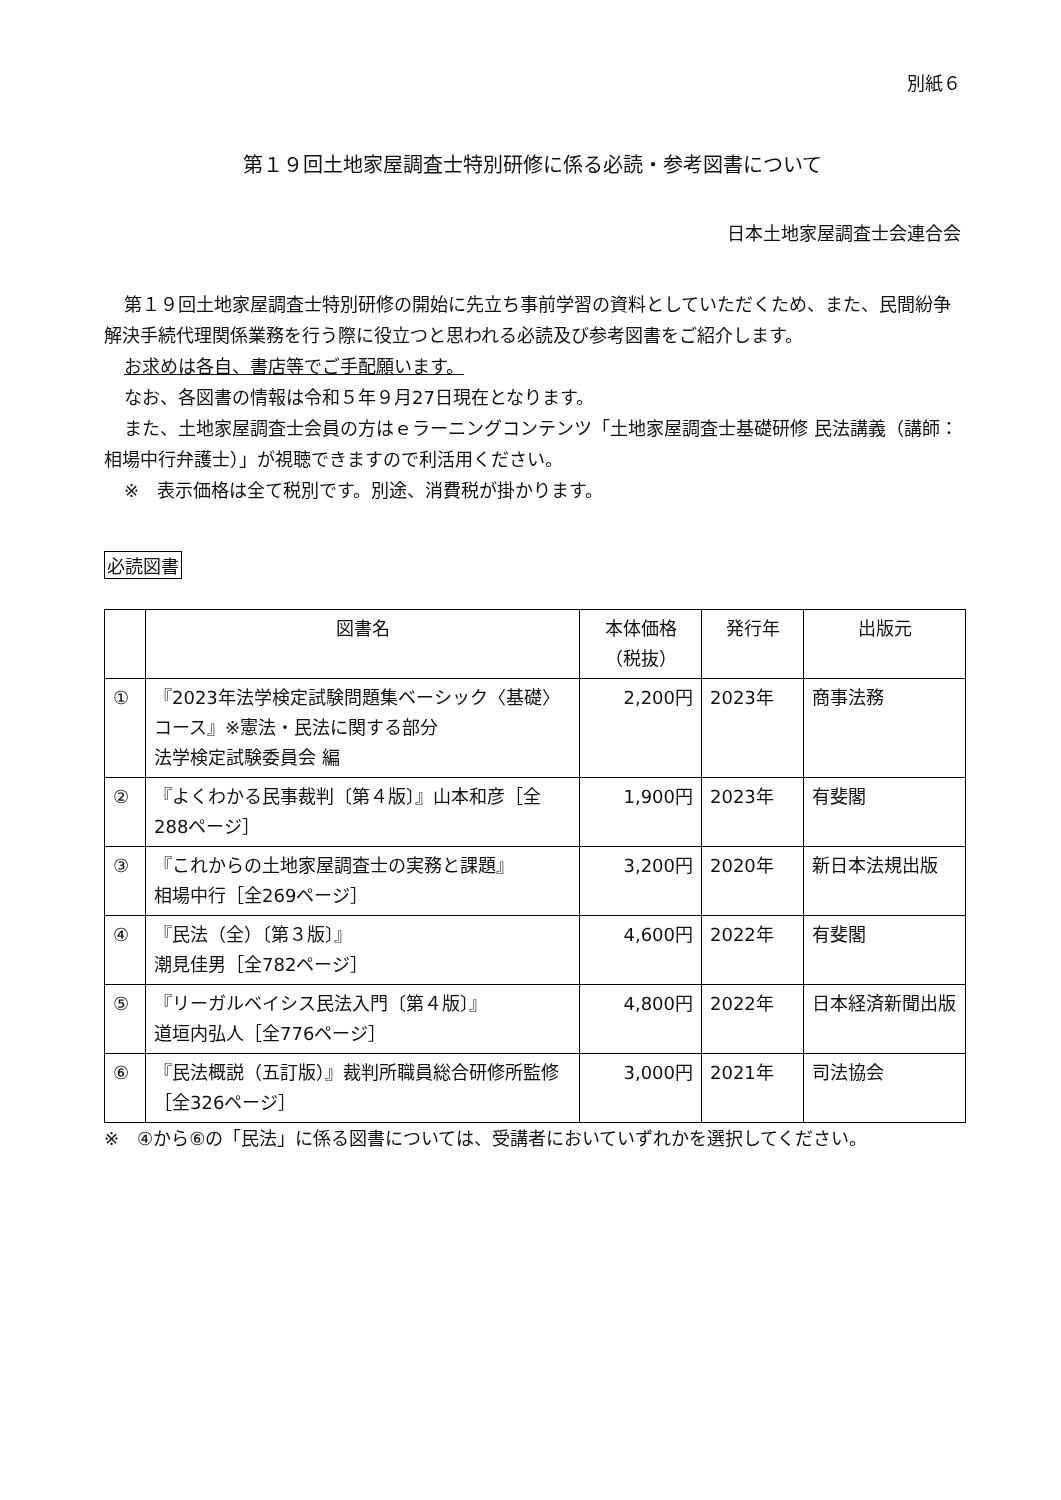別紙６
第１９回土地家屋調査士特別研修に係る必読・参考図書について
日本土地家屋調査士会連合会
第１９回土地家屋調査士特別研修の開始に先立ち事前学習の資料としていただくため、また、民間紛争解決手続代理関係業務を行う際に役立つと思われる必読及び参考図書をご紹介します。
お求めは各自、書店等でご手配願います。
なお、各図書の情報は令和５年９月27日現在となります。
また、土地家屋調査士会員の方はｅラーニングコンテンツ「土地家屋調査士基礎研修 民法講義（講師：相場中行弁護士）」が視聴できますので利活用ください。
※　表示価格は全て税別です。別途、消費税が掛かります。
必読図書
| | 図書名 | 本体価格 （税抜） | 発行年 | 出版元 |
| --- | --- | --- | --- | --- |
| ① | 『2023年法学検定試験問題集ベーシック〈基礎〉コース』※憲法・民法に関する部分 法学検定試験委員会 編 | 2,200円 | 2023年 | 商事法務 |
| ② | 『よくわかる民事裁判〔第４版〕』山本和彦［全288ページ］ | 1,900円 | 2023年 | 有斐閣 |
| ③ | 『これからの土地家屋調査士の実務と課題』 相場中行［全269ページ］ | 3,200円 | 2020年 | 新日本法規出版 |
| ④ | 『民法（全）〔第３版〕』 潮見佳男［全782ページ］ | 4,600円 | 2022年 | 有斐閣 |
| ⑤ | 『リーガルベイシス民法入門〔第４版〕』 道垣内弘人［全776ページ］ | 4,800円 | 2022年 | 日本経済新聞出版 |
| ⑥ | 『民法概説（五訂版）』裁判所職員総合研修所監修［全326ページ］ | 3,000円 | 2021年 | 司法協会 |
※　④から⑥の「民法」に係る図書については、受講者においていずれかを選択してください。